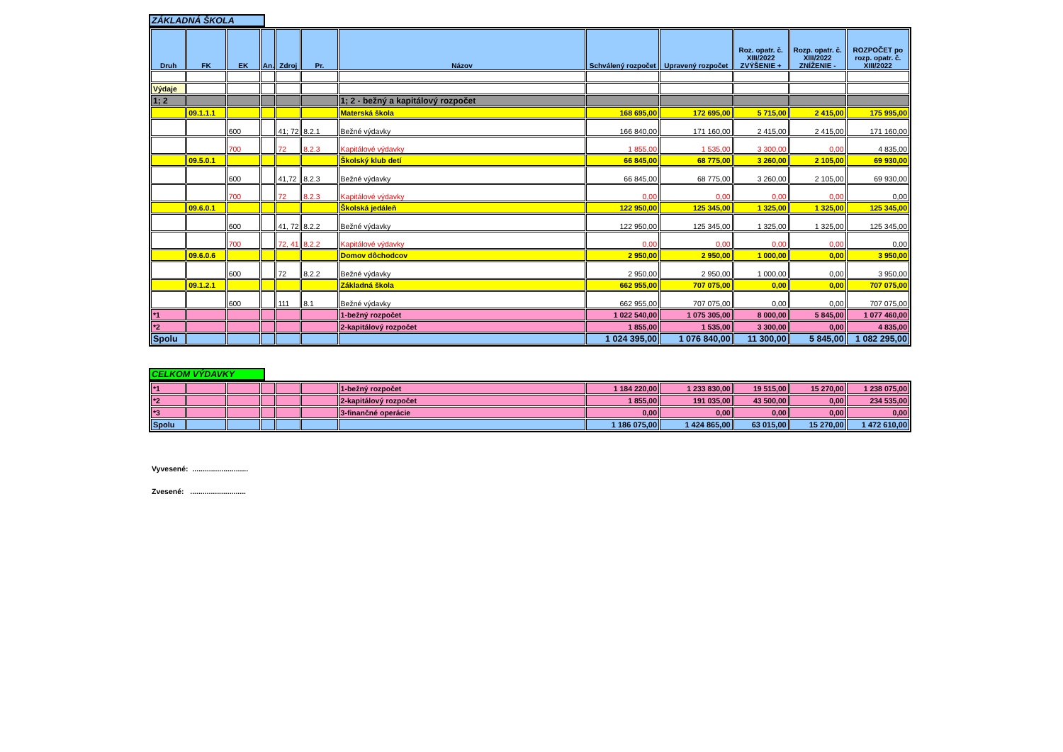ZÁKLADNÁ ŠKOLA
| Druh | FK | EK | An. | Zdroj | Pr. | Názov | Schválený rozpočet | Upravený rozpočet | Roz. opatr. č. XIII/2022 ZVÝŠENIE + | Rozp. opatr. č. XIII/2022 ZNÍŽENIE - | ROZPOČET po rozp. opatr. č. XIII/2022 |
| --- | --- | --- | --- | --- | --- | --- | --- | --- | --- | --- | --- |
| Výdaje | | | | | | | | | | | |
| 1; 2 | | | | | | 1; 2 - bežný a kapitálový rozpočet | | | | | |
| | 09.1.1.1 | | | | | Materská škola | 168 695,00 | 172 695,00 | 5 715,00 | 2 415,00 | 175 995,00 |
| | | 600 | | 41; 72 | 8.2.1 | Bežné výdavky | 166 840,00 | 171 160,00 | 2 415,00 | 2 415,00 | 171 160,00 |
| | | 700 | | 72 | 8.2.3 | Kapitálové výdavky | 1 855,00 | 1 535,00 | 3 300,00 | 0,00 | 4 835,00 |
| | 09.5.0.1 | | | | | Školský klub detí | 66 845,00 | 68 775,00 | 3 260,00 | 2 105,00 | 69 930,00 |
| | | 600 | | 41,72 | 8.2.3 | Bežné výdavky | 66 845,00 | 68 775,00 | 3 260,00 | 2 105,00 | 69 930,00 |
| | | 700 | | 72 | 8.2.3 | Kapitálové výdavky | 0,00 | 0,00 | 0,00 | 0,00 | 0,00 |
| | 09.6.0.1 | | | | | Školská jedáleň | 122 950,00 | 125 345,00 | 1 325,00 | 1 325,00 | 125 345,00 |
| | | 600 | | 41, 72 | 8.2.2 | Bežné výdavky | 122 950,00 | 125 345,00 | 1 325,00 | 1 325,00 | 125 345,00 |
| | | 700 | | 72, 41 | 8.2.2 | Kapitálové výdavky | 0,00 | 0,00 | 0,00 | 0,00 | 0,00 |
| | 09.6.0.6 | | | | | Domov dôchodcov | 2 950,00 | 2 950,00 | 1 000,00 | 0,00 | 3 950,00 |
| | | 600 | | 72 | 8.2.2 | Bežné výdavky | 2 950,00 | 2 950,00 | 1 000,00 | 0,00 | 3 950,00 |
| | 09.1.2.1 | | | | | Základná škola | 662 955,00 | 707 075,00 | 0,00 | 0,00 | 707 075,00 |
| | | 600 | | 111 | 8.1 | Bežné výdavky | 662 955,00 | 707 075,00 | 0,00 | 0,00 | 707 075,00 |
| *1 | | | | | | 1-bežný rozpočet | 1 022 540,00 | 1 075 305,00 | 8 000,00 | 5 845,00 | 1 077 460,00 |
| *2 | | | | | | 2-kapitálový rozpočet | 1 855,00 | 1 535,00 | 3 300,00 | 0,00 | 4 835,00 |
| Spolu | | | | | | | 1 024 395,00 | 1 076 840,00 | 11 300,00 | 5 845,00 | 1 082 295,00 |
CELKOM VÝDAVKY
| *1 | | | | | | 1-bežný rozpočet | 1 184 220,00 | 1 233 830,00 | 19 515,00 | 15 270,00 | 1 238 075,00 |
| *2 | | | | | | 2-kapitálový rozpočet | 1 855,00 | 191 035,00 | 43 500,00 | 0,00 | 234 535,00 |
| *3 | | | | | | 3-finančné operácie | 0,00 | 0,00 | 0,00 | 0,00 | 0,00 |
| Spolu | | | | | | | 1 186 075,00 | 1 424 865,00 | 63 015,00 | 15 270,00 | 1 472 610,00 |
Vyvesené: ...........................
Zvesené: ...........................